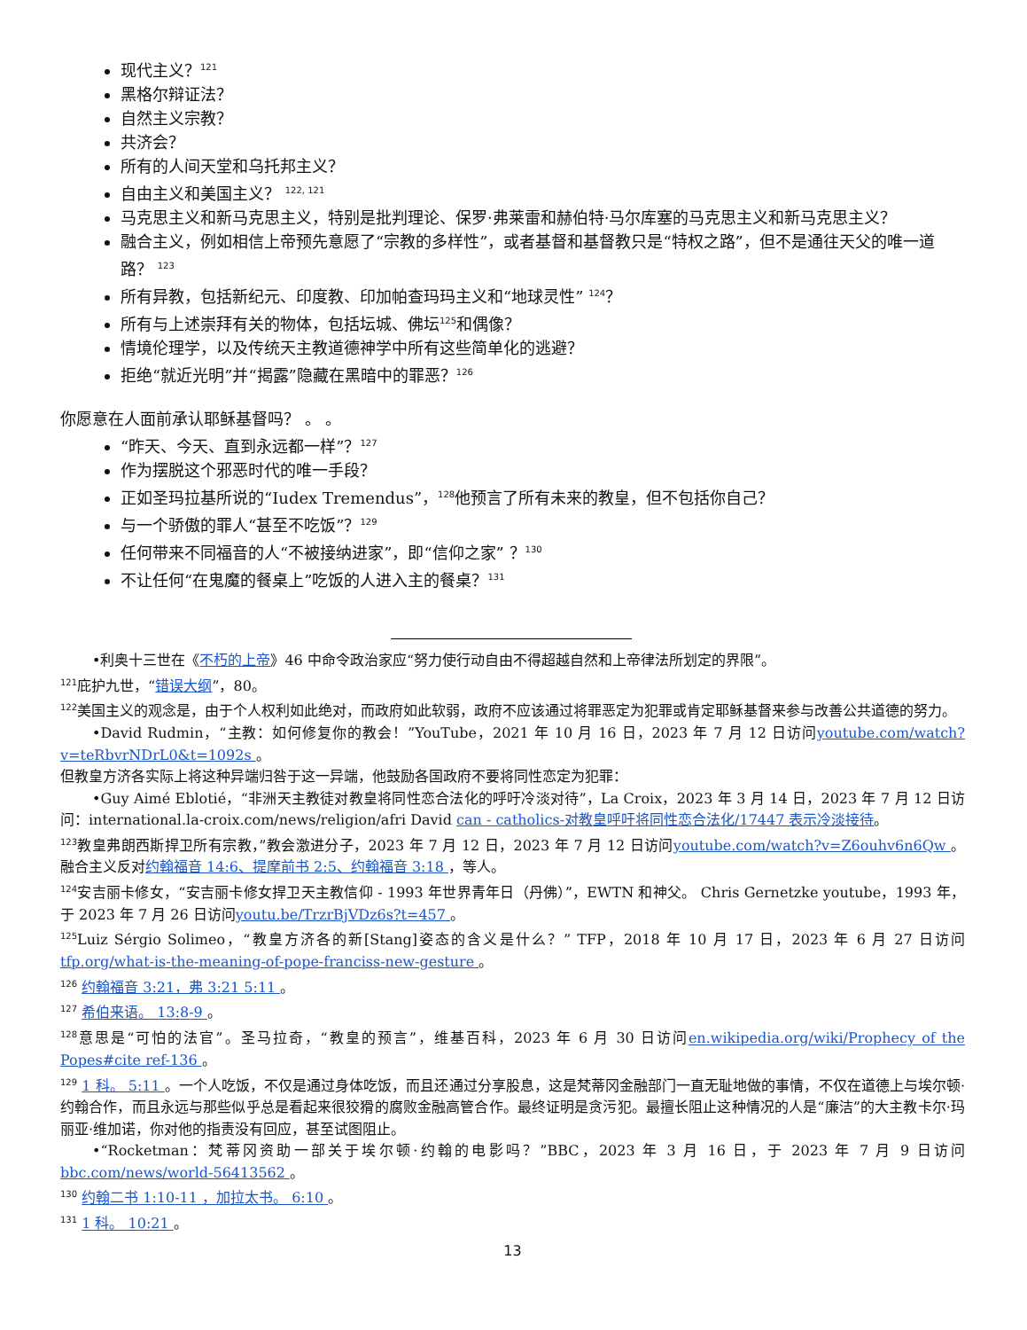现代主义？<sup>121</sup>
黑格尔辩证法？
自然主义宗教？
共济会？
所有的人间天堂和乌托邦主义？
自由主义和美国主义？ <sup>122, 121</sup>
马克思主义和新马克思主义，特别是批判理论、保罗·弗莱雷和赫伯特·马尔库塞的马克思主义和新马克思主义？
融合主义，例如相信上帝预先意愿了“宗教的多样性”，或者基督和基督教只是“特权之路”，但不是通往天父的唯一道路？ <sup>123</sup>
所有异教，包括新纪元、印度教、印加帕查玛玛主义和“地球灵性” <sup>124</sup>？
所有与上述崇拜有关的物体，包括坛城、佛坛<sup>125</sup>和偶像？
情境伦理学，以及传统天主教道德神学中所有这些简单化的逃避？
拒绝“就近光明”并“揭露”隐藏在黑暗中的罪恶？<sup>126</sup>
你愿意在人面前承认耶稣基督吗？ 。 。
“昨天、今天、直到永远都一样”？<sup>127</sup>
作为摆脱这个邪恶时代的唯一手段？
正如圣玛拉基所说的“Iudex Tremendus”，<sup>128</sup>他预言了所有未来的教皇，但不包括你自己？
与一个骄傲的罪人“甚至不吃饭”？<sup>129</sup>
任何带来不同福音的人“不被接纳进家”，即“信仰之家” ？<sup>130</sup>
不让任何“在鬼魔的餐桌上”吃饭的人进入主的餐桌？<sup>131</sup>
•利奥十三世在《不朽的上帝》46 中命令政治家应“努力使行动自由不得超越自然和上帝律法所划定的界限”。
<sup>121</sup> 庇护九世，“错误大纲”，80。
<sup>122</sup> 美国主义的观念是，由于个人权利如此绝对，而政府如此软弱，政府不应该通过将罪恶定为犯罪或肯定耶稣基督来参与改善公共道德的努力。
•David Rudmin，“主教：如何修复你的教会！”YouTube，2021 年 10 月 16 日，2023 年 7 月 12 日访问youtube.com/watch?v=teRbvrNDrL0&t=1092s 。
但教皇方济各实际上将这种异端归咎于这一异端，他鼓励各国政府不要将同性恋定为犯罪：
•Guy Aimé Eblotié，“非洲天主教徒对教皇将同性恋合法化的呼吁冷淡对待”，La Croix，2023 年 3 月 14 日，2023 年 7 月 12 日访问：international.la-croix.com/news/religion/afri David can - catholics-对教皇呼吁将同性恋合法化/17447 表示冷淡接待。
<sup>123</sup> 教皇弗朗西斯捍卫所有宗教，”教会激进分子，2023 年 7 月 12 日，2023 年 7 月 12 日访问youtube.com/watch?v=Z6ouhv6n6Qw 。融合主义反对约翰福音 14:6、提摩前书 2:5、约翰福音 3:18 ，等人。
<sup>124</sup> 安吉丽卡修女，“安吉丽卡修女捍卫天主教信仰 - 1993 年世界青年日（丹佛）”，EWTN 和神父。 Chris Gernetzke youtube，1993 年，于 2023 年 7 月 26 日访问youtu.be/TrzrBjVDz6s?t=457 。
<sup>125</sup> Luiz Sérgio Solimeo，“教皇方济各的新[Stang]姿态的含义是什么？” TFP，2018 年 10 月 17 日，2023 年 6 月 27 日访问tfp.org/what-is-the-meaning-of-pope-franciss-new-gesture 。
<sup>126</sup> 约翰福音 3:21，弗 3:21 5:11 。
<sup>127</sup> 希伯来语。 13:8-9 。
<sup>128</sup> 意思是“可怕的法官”。圣马拉奇，“教皇的预言”，维基百科，2023 年 6 月 30 日访问en.wikipedia.org/wiki/Prophecy of the Popes#cite ref-136 。
<sup>129</sup> 1 科。 5:11 。一个人吃饭，不仅是通过身体吃饭，而且还通过分享股息，这是梵蒂冈金融部门一直无耻地做的事情，不仅在道德上与埃尔顿·约翰合作，而且永远与那些似乎总是看起来很狡猾的腐败金融高管合作。最终证明是贪污犯。最擅长阻止这种情况的人是“廉洁”的大主教卡尔·玛丽亚·维加诺，你对他的指责没有回应，甚至试图阻止。
•“Rocketman：梵蒂冈资助一部关于埃尔顿·约翰的电影吗？”BBC，2023 年 3 月 16 日，于 2023 年 7 月 9 日访问bbc.com/news/world-56413562 。
<sup>130</sup> 约翰二书 1:10-11 ，加拉太书。 6:10 。
<sup>131</sup> 1 科。 10:21 。
13